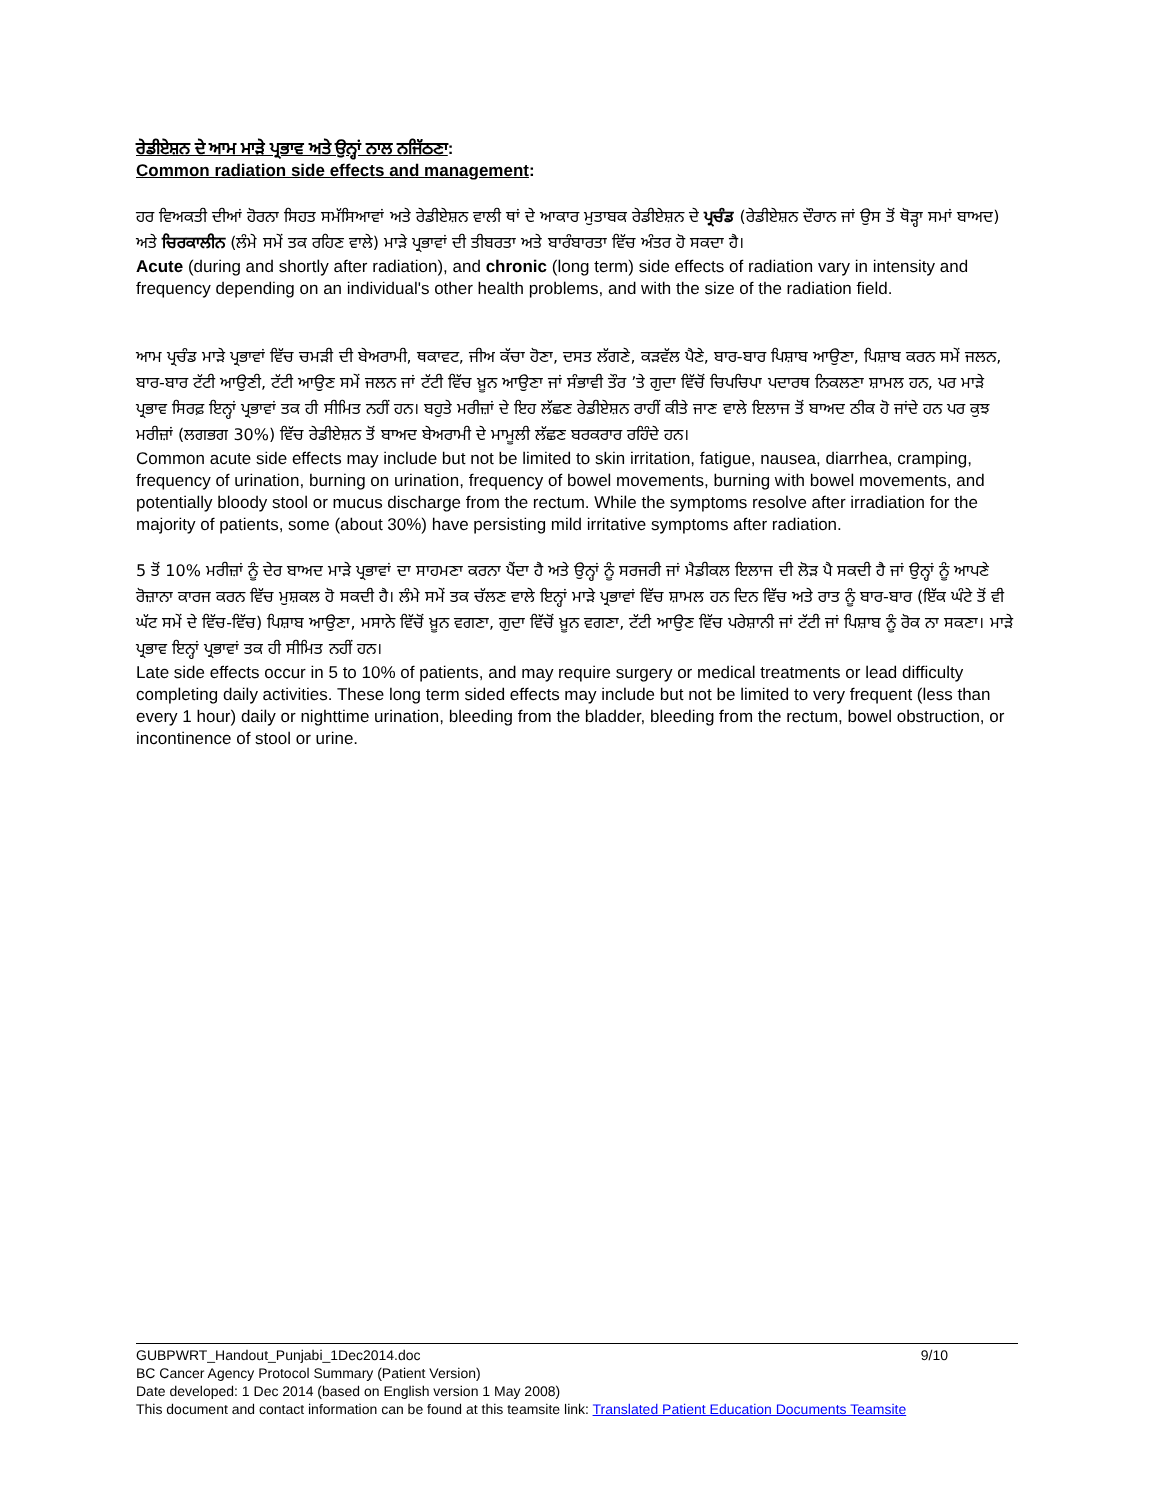ਰੇਡੀਏਸ਼ਨ ਦੇ ਆਮ ਮਾੜੇ ਪ੍ਰਭਾਵ ਅਤੇ ਉਨ੍ਹਾਂ ਨਾਲ ਨਜਿੱਠਣਾ:
Common radiation side effects and management:
ਹਰ ਵਿਅਕਤੀ ਦੀਆਂ ਹੋਰਨਾ ਸਿਹਤ ਸਮੱਸਿਆਵਾਂ ਅਤੇ ਰੇਡੀਏਸ਼ਨ ਵਾਲੀ ਥਾਂ ਦੇ ਆਕਾਰ ਮੁਤਾਬਕ ਰੇਡੀਏਸ਼ਨ ਦੇ ਪ੍ਰਚੰਡ (ਰੇਡੀਏਸ਼ਨ ਦੌਰਾਨ ਜਾਂ ਉਸ ਤੋਂ ਥੋੜ੍ਹਾ ਸਮਾਂ ਬਾਅਦ) ਅਤੇ ਚਿਰਕਾਲੀਨ (ਲੰਮੇ ਸਮੇਂ ਤਕ ਰਹਿਣ ਵਾਲੇ) ਮਾੜੇ ਪ੍ਰਭਾਵਾਂ ਦੀ ਤੀਬਰਤਾ ਅਤੇ ਬਾਰੰਬਾਰਤਾ ਵਿੱਚ ਅੰਤਰ ਹੋ ਸਕਦਾ ਹੈ।
Acute (during and shortly after radiation), and chronic (long term) side effects of radiation vary in intensity and frequency depending on an individual's other health problems, and with the size of the radiation field.
ਆਮ ਪ੍ਰਚੰਡ ਮਾੜੇ ਪ੍ਰਭਾਵਾਂ ਵਿੱਚ ਚਮੜੀ ਦੀ ਬੇਅਰਾਮੀ, ਥਕਾਵਟ, ਜੀਅ ਕੱਚਾ ਹੋਣਾ, ਦਸਤ ਲੱਗਣੇ, ਕੜਵੱਲ ਪੈਣੇ, ਬਾਰ-ਬਾਰ ਪਿਸ਼ਾਬ ਆਉਣਾ, ਪਿਸ਼ਾਬ ਕਰਨ ਸਮੇਂ ਜਲਨ, ਬਾਰ-ਬਾਰ ਟੱਟੀ ਆਉਣੀ, ਟੱਟੀ ਆਉਣ ਸਮੇਂ ਜਲਨ ਜਾਂ ਟੱਟੀ ਵਿੱਚ ਖ਼ੂਨ ਆਉਣਾ ਜਾਂ ਸੰਭਾਵੀ ਤੌਰ ’ਤੇ ਗੁਦਾ ਵਿੱਚੋਂ ਚਿਪਚਿਪਾ ਪਦਾਰਥ ਨਿਕਲਣਾ ਸ਼ਾਮਲ ਹਨ, ਪਰ ਮਾੜੇ ਪ੍ਰਭਾਵ ਸਿਰਫ਼ ਇਨ੍ਹਾਂ ਪ੍ਰਭਾਵਾਂ ਤਕ ਹੀ ਸੀਮਿਤ ਨਹੀਂ ਹਨ। ਬਹੁਤੇ ਮਰੀਜ਼ਾਂ ਦੇ ਇਹ ਲੱਛਣ ਰੇਡੀਏਸ਼ਨ ਰਾਹੀਂ ਕੀਤੇ ਜਾਣ ਵਾਲੇ ਇਲਾਜ ਤੋਂ ਬਾਅਦ ਠੀਕ ਹੋ ਜਾਂਦੇ ਹਨ ਪਰ ਕੁਝ ਮਰੀਜ਼ਾਂ (ਲਗਭਗ 30%) ਵਿੱਚ ਰੇਡੀਏਸ਼ਨ ਤੋਂ ਬਾਅਦ ਬੇਅਰਾਮੀ ਦੇ ਮਾਮੂਲੀ ਲੱਛਣ ਬਰਕਰਾਰ ਰਹਿੰਦੇ ਹਨ।
Common acute side effects may include but not be limited to skin irritation, fatigue, nausea, diarrhea, cramping, frequency of urination, burning on urination, frequency of bowel movements, burning with bowel movements, and potentially bloody stool or mucus discharge from the rectum. While the symptoms resolve after irradiation for the majority of patients, some (about 30%) have persisting mild irritative symptoms after radiation.
5 ਤੋਂ 10% ਮਰੀਜ਼ਾਂ ਨੂੰ ਦੇਰ ਬਾਅਦ ਮਾੜੇ ਪ੍ਰਭਾਵਾਂ ਦਾ ਸਾਹਮਣਾ ਕਰਨਾ ਪੈਂਦਾ ਹੈ ਅਤੇ ਉਨ੍ਹਾਂ ਨੂੰ ਸਰਜਰੀ ਜਾਂ ਮੈਡੀਕਲ ਇਲਾਜ ਦੀ ਲੋੜ ਪੈ ਸਕਦੀ ਹੈ ਜਾਂ ਉਨ੍ਹਾਂ ਨੂੰ ਆਪਣੇ ਰੋਜ਼ਾਨਾ ਕਾਰਜ ਕਰਨ ਵਿੱਚ ਮੁਸ਼ਕਲ ਹੋ ਸਕਦੀ ਹੈ। ਲੰਮੇ ਸਮੇਂ ਤਕ ਚੱਲਣ ਵਾਲੇ ਇਨ੍ਹਾਂ ਮਾੜੇ ਪ੍ਰਭਾਵਾਂ ਵਿੱਚ ਸ਼ਾਮਲ ਹਨ ਦਿਨ ਵਿੱਚ ਅਤੇ ਰਾਤ ਨੂੰ ਬਾਰ-ਬਾਰ (ਇੱਕ ਘੰਟੇ ਤੋਂ ਵੀ ਘੱਟ ਸਮੇਂ ਦੇ ਵਿੱਚ-ਵਿੱਚ) ਪਿਸ਼ਾਬ ਆਉਣਾ, ਮਸਾਨੇ ਵਿੱਚੋਂ ਖ਼ੂਨ ਵਗਣਾ, ਗੁਦਾ ਵਿੱਚੋਂ ਖ਼ੂਨ ਵਗਣਾ, ਟੱਟੀ ਆਉਣ ਵਿੱਚ ਪਰੇਸ਼ਾਨੀ ਜਾਂ ਟੱਟੀ ਜਾਂ ਪਿਸ਼ਾਬ ਨੂੰ ਰੋਕ ਨਾ ਸਕਣਾ। ਮਾੜੇ ਪ੍ਰਭਾਵ ਇਨ੍ਹਾਂ ਪ੍ਰਭਾਵਾਂ ਤਕ ਹੀ ਸੀਮਿਤ ਨਹੀਂ ਹਨ।
Late side effects occur in 5 to 10% of patients, and may require surgery or medical treatments or lead difficulty completing daily activities. These long term sided effects may include but not be limited to very frequent (less than every 1 hour) daily or nighttime urination, bleeding from the bladder, bleeding from the rectum, bowel obstruction, or incontinence of stool or urine.
GUBPWRT_Handout_Punjabi_1Dec2014.doc 9/10
BC Cancer Agency Protocol Summary (Patient Version)
Date developed: 1 Dec 2014 (based on English version 1 May 2008)
This document and contact information can be found at this teamsite link: Translated Patient Education Documents Teamsite